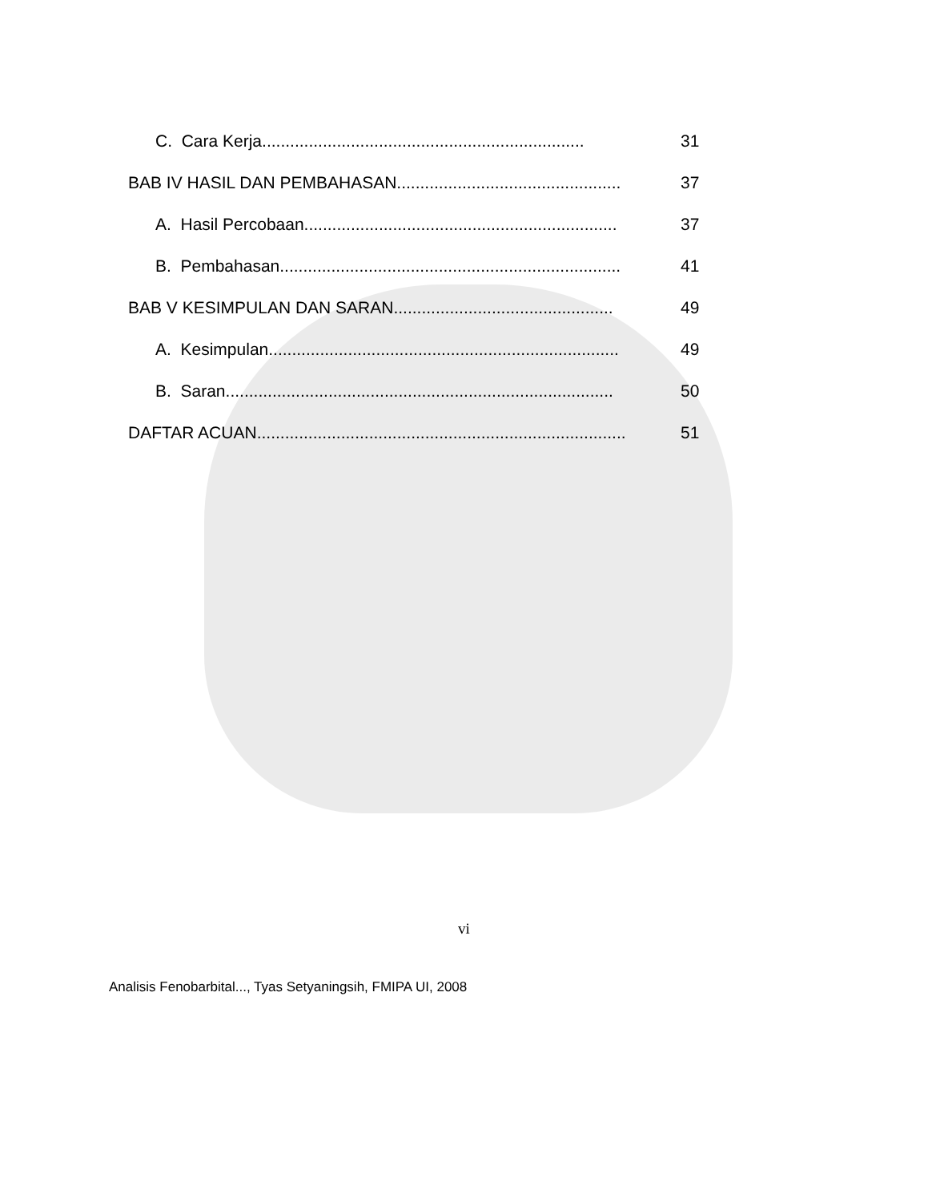C. Cara Kerja..................................................................... 31
BAB IV HASIL DAN PEMBAHASAN................................................ 37
A. Hasil Percobaan................................................................... 37
B. Pembahasan......................................................................... 41
BAB V KESIMPULAN DAN SARAN............................................... 49
A. Kesimpulan........................................................................... 49
B. Saran................................................................................... 50
DAFTAR ACUAN............................................................................... 51
vi
Analisis Fenobarbital..., Tyas Setyaningsih, FMIPA UI, 2008